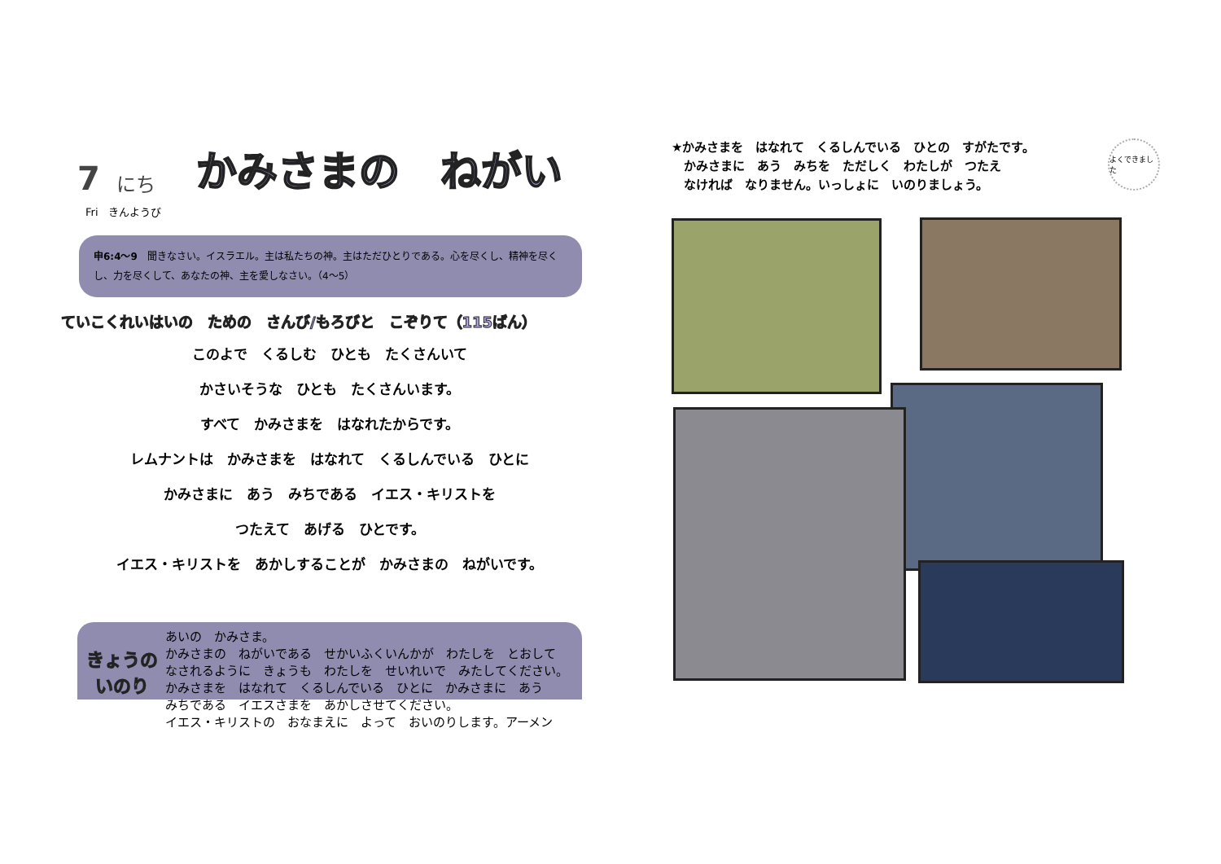7 にち かみさまの　ねがい
Fri　きんようび
申6:4〜9　聞きなさい。イスラエル。主は私たちの神。主はただひとりである。心を尽くし、精神を尽くし、力を尽くして、あなたの神、主を愛しなさい。（4〜5）
ていこくれいはいの　ための　さんび/もろびと　こぞりて（115ばん）
このよで　くるしむ　ひとも　たくさんいて
かさいそうな　ひとも　たくさんいます。
すべて　かみさまを　はなれたからです。
レムナントは　かみさまを　はなれて　くるしんでいる　ひとに
かみさまに　あう　みちである　イエス・キリストを
つたえて　あげる　ひとです。
イエス・キリストを　あかしすることが　かみさまの　ねがいです。
きょうの
いのり
あいの　かみさま。
かみさまの　ねがいである　せかいふくいんかが　わたしを　とおして
なされるように　きょうも　わたしを　せいれいで　みたしてください。
かみさまを　はなれて　くるしんでいる　ひとに　かみさまに　あう
みちである　イエスさまを　あかしさせてください。
イエス・キリストの　おなまえに　よって　おいのりします。アーメン
★かみさまを　はなれて　くるしんでいる　ひとの　すがたです。
　かみさまに　あう　みちを　ただしく　わたしが　つたえ
　なければ　なりません。いっしょに　いのりましょう。
よくできました